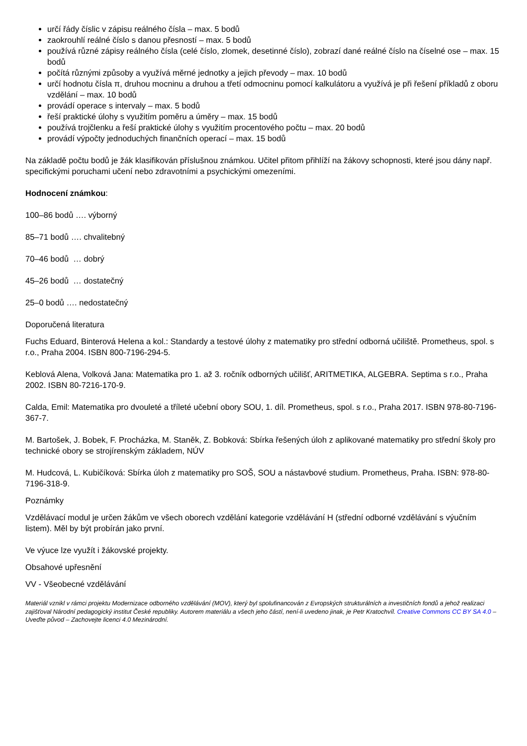určí řády číslic v zápisu reálného čísla – max. 5 bodů
zaokrouhlí reálné číslo s danou přesností – max. 5 bodů
používá různé zápisy reálného čísla (celé číslo, zlomek, desetinné číslo), zobrazí dané reálné číslo na číselné ose – max. 15 bodů
počítá různými způsoby a využívá měrné jednotky a jejich převody – max. 10 bodů
určí hodnotu čísla π, druhou mocninu a druhou a třetí odmocninu pomocí kalkulátoru a využívá je při řešení příkladů z oboru vzdělání – max. 10 bodů
provádí operace s intervaly – max. 5 bodů
řeší praktické úlohy s využitím poměru a úměry – max. 15 bodů
používá trojčlenku a řeší praktické úlohy s využitím procentového počtu – max. 20 bodů
provádí výpočty jednoduchých finančních operací – max. 15 bodů
Na základě počtu bodů je žák klasifikován příslušnou známkou. Učitel přitom přihlíží na žákovy schopnosti, které jsou dány např. specifickými poruchami učení nebo zdravotními a psychickými omezeními.
Hodnocení známkou:
100–86 bodů …. výborný
85–71 bodů …. chvalitebný
70–46 bodů … dobrý
45–26 bodů … dostatečný
25–0 bodů …. nedostatečný
Doporučená literatura
Fuchs Eduard, Binterová Helena a kol.: Standardy a testové úlohy z matematiky pro střední odborná učiliště. Prometheus, spol. s r.o., Praha 2004. ISBN 800-7196-294-5.
Keblová Alena, Volková Jana: Matematika pro 1. až 3. ročník odborných učilišť, ARITMETIKA, ALGEBRA. Septima s r.o., Praha 2002. ISBN 80-7216-170-9.
Calda, Emil: Matematika pro dvouleté a tříleté učební obory SOU, 1. díl. Prometheus, spol. s r.o., Praha 2017. ISBN 978-80-7196-367-7.
M. Bartošek, J. Bobek, F. Procházka, M. Staněk, Z. Bobková: Sbírka řešených úloh z aplikované matematiky pro střední školy pro technické obory se strojírenským základem, NÚV
M. Hudcová, L. Kubičíková: Sbírka úloh z matematiky pro SOŠ, SOU a nástavbové studium. Prometheus, Praha. ISBN: 978-80-7196-318-9.
Poznámky
Vzdělávací modul je určen žákům ve všech oborech vzdělání kategorie vzdělávání H (střední odborné vzdělávání s výučním listem). Měl by být probírán jako první.
Ve výuce lze využít i žákovské projekty.
Obsahové upřesnění
VV - Všeobecné vzdělávání
Materiál vznikl v rámci projektu Modernizace odborného vzdělávání (MOV), který byl spolufinancován z Evropských strukturálních a investičních fondů a jehož realizaci zajišťoval Národní pedagogický institut České republiky. Autorem materiálu a všech jeho částí, není-li uvedeno jinak, je Petr Kratochvíl. Creative Commons CC BY SA 4.0 – Uveďte původ – Zachovejte licenci 4.0 Mezinárodní.